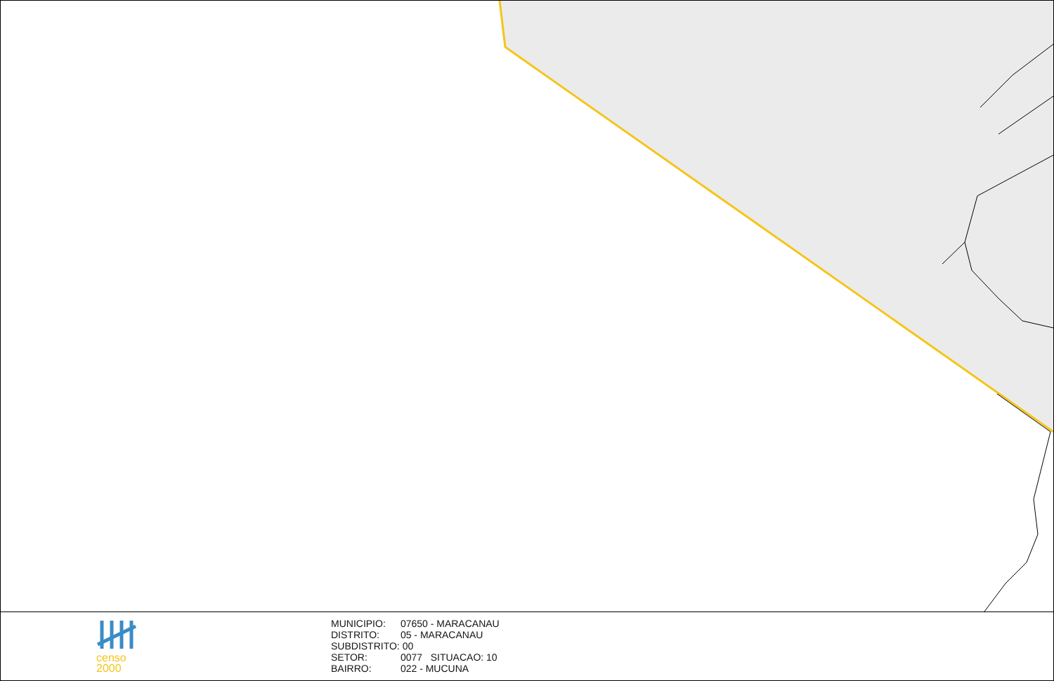censo
2000
MUNICIPIO: 07650 - MARACANAU
DISTRITO: 05 - MARACANAU
SUBDISTRITO: 00
SETOR: 0077 SITUACAO: 10
BAIRRO: 022 - MUCUNA